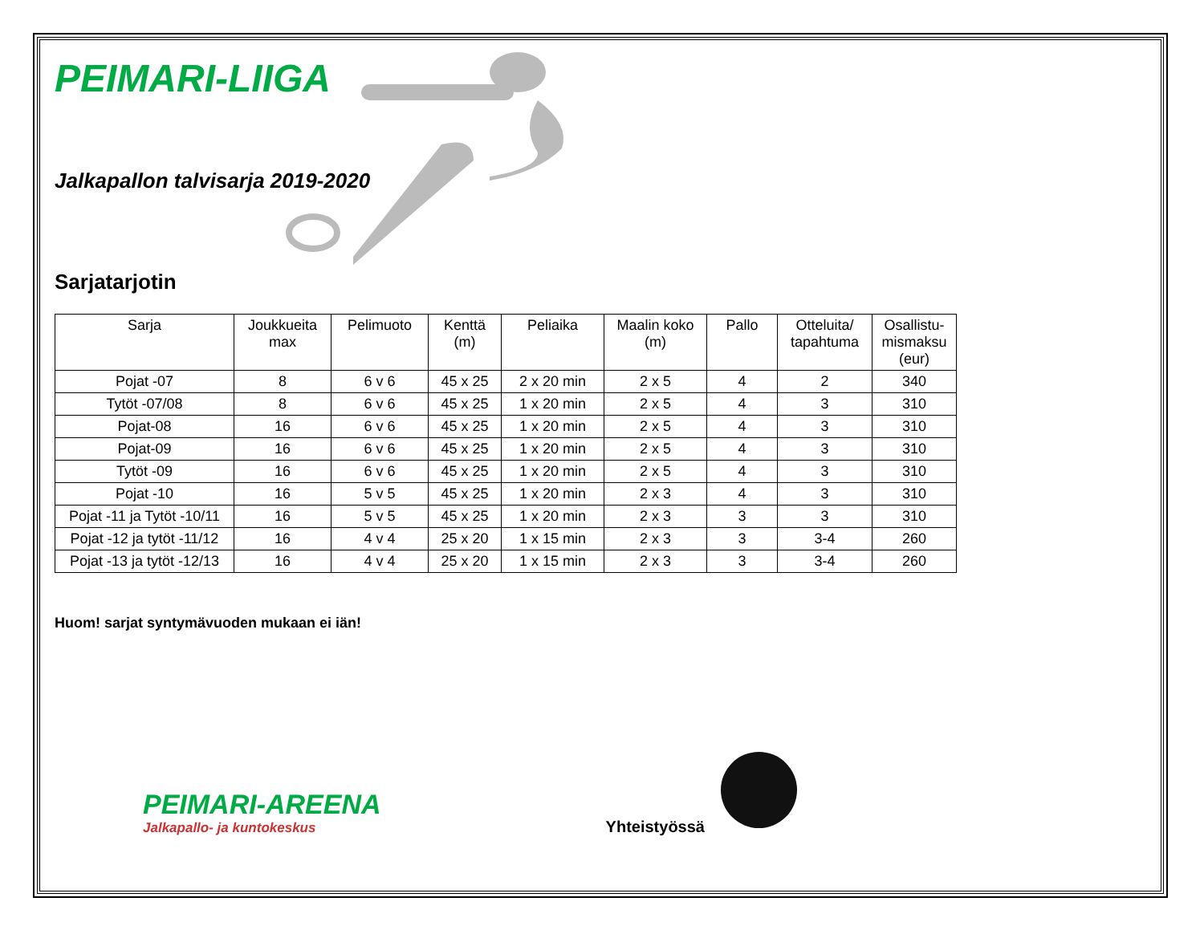PEIMARI-LIIGA
Jalkapallon talvisarja 2019-2020
Sarjatarjotin
| Sarja | Joukkueita max | Pelimuoto | Kenttä (m) | Peliaika | Maalin koko (m) | Pallo | Otteluita/ tapahtuma | Osallistu-mismaksu (eur) |
| --- | --- | --- | --- | --- | --- | --- | --- | --- |
| Pojat -07 | 8 | 6 v 6 | 45 x 25 | 2 x 20 min | 2 x 5 | 4 | 2 | 340 |
| Tytöt -07/08 | 8 | 6 v 6 | 45 x 25 | 1 x 20 min | 2 x 5 | 4 | 3 | 310 |
| Pojat-08 | 16 | 6 v 6 | 45 x 25 | 1 x 20 min | 2 x 5 | 4 | 3 | 310 |
| Pojat-09 | 16 | 6 v 6 | 45 x 25 | 1 x 20 min | 2 x 5 | 4 | 3 | 310 |
| Tytöt -09 | 16 | 6 v 6 | 45 x 25 | 1 x 20 min | 2 x 5 | 4 | 3 | 310 |
| Pojat -10 | 16 | 5 v 5 | 45 x 25 | 1 x 20 min | 2 x 3 | 4 | 3 | 310 |
| Pojat -11 ja Tytöt -10/11 | 16 | 5 v 5 | 45 x 25 | 1 x 20 min | 2 x 3 | 3 | 3 | 310 |
| Pojat -12 ja tytöt -11/12 | 16 | 4 v 4 | 25 x 20 | 1 x 15 min | 2 x 3 | 3 | 3-4 | 260 |
| Pojat -13 ja tytöt -12/13 | 16 | 4 v 4 | 25 x 20 | 1 x 15 min | 2 x 3 | 3 | 3-4 | 260 |
Huom! sarjat syntymävuoden mukaan ei iän!
PEIMARI-AREENA
Jalkapallo- ja kuntokeskus
Yhteistyössä